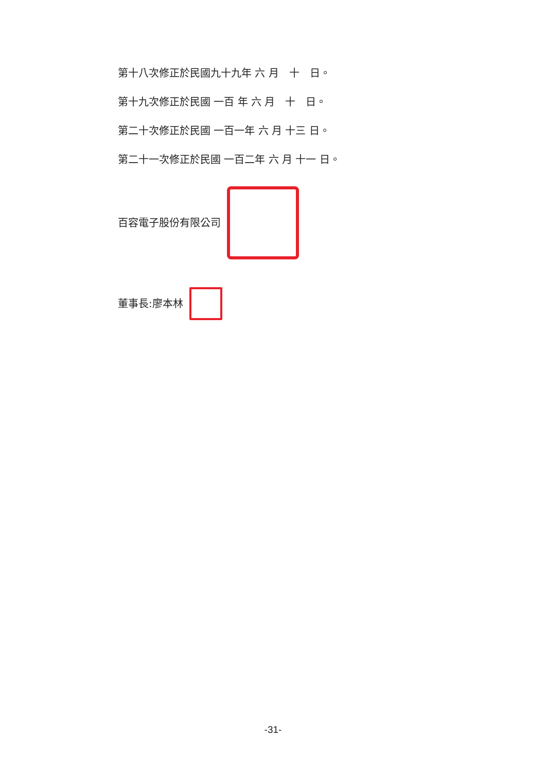第十八次修正於民國九十九年 六 月　十　日。
第十九次修正於民國 一百 年 六 月　十　日。
第二十次修正於民國 一百一年 六 月 十三 日。
第二十一次修正於民國 一百二年 六 月 十一 日。
百容電子股份有限公司
董事長:廖本林
-31-